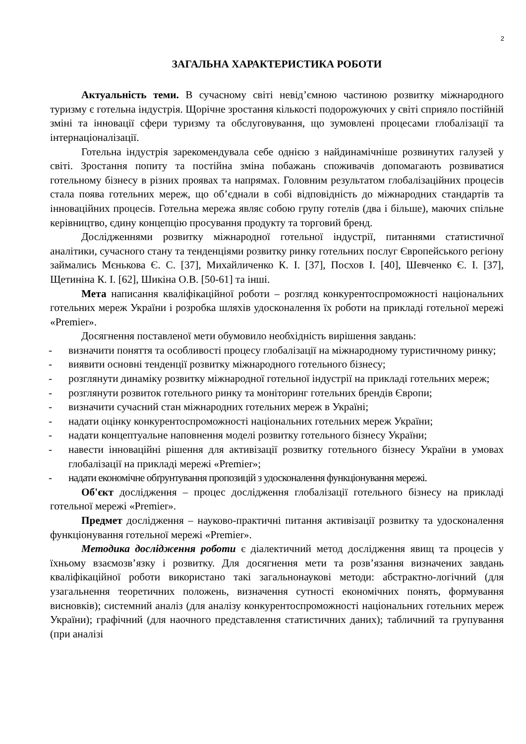2
ЗАГАЛЬНА ХАРАКТЕРИСТИКА РОБОТИ
Актуальність теми. В сучасному світі невід’ємною частиною розвитку міжнародного туризму є готельна індустрія. Щорічне зростання кількості подорожуючих у світі сприяло постійній зміні та інновації сфери туризму та обслуговування, що зумовлені процесами глобалізації та інтернаціоналізації.
Готельна індустрія зарекомендувала себе однією з найдинамічніше розвинутих галузей у світі. Зростання попиту та постійна зміна побажань споживачів допомагають розвиватися готельному бізнесу в різних проявах та напрямах. Головним результатом глобалізаційних процесів стала поява готельних мереж, що об’єднали в собі відповідність до міжнародних стандартів та інноваційних процесів. Готельна мережа являє собою групу готелів (два і більше), маючих спільне керівництво, єдину концепцію просування продукту та торговий бренд.
Дослідженнями розвитку міжнародної готельної індустрії, питаннями статистичної аналітики, сучасного стану та тенденціями розвитку ринку готельних послуг Європейського регіону займались Мєнькова Є. С. [37], Михайличенко К. І. [37], Посхов І. [40], Шевченко Є. І. [37], Щетиніна К. І. [62], Шикіна О.В. [50-61] та інші.
Мета написання кваліфікаційної роботи – розгляд конкурентоспроможності національних готельних мереж України і розробка шляхів удосконалення їх роботи на прикладі готельної мережі «Premier».
Досягнення поставленої мети обумовило необхідність вирішення завдань:
- визначити поняття та особливості процесу глобалізації на міжнародному туристичному ринку;
- виявити основні тенденції розвитку міжнародного готельного бізнесу;
- розглянути динаміку розвитку міжнародної готельної індустрії на прикладі готельних мереж;
- розглянути розвиток готельного ринку та моніторинг готельних брендів Європи;
- визначити сучасний стан міжнародних готельних мереж в Україні;
- надати оцінку конкурентоспроможності національних готельних мереж України;
- надати концептуальне наповнення моделі розвитку готельного бізнесу України;
- навести інноваційні рішення для активізації розвитку готельного бізнесу України в умовах глобалізації на прикладі мережі «Premier»;
- надати економічне обґрунтування пропозицій з удосконалення функціонування мережі.
Об'єкт дослідження – процес дослідження глобалізації готельного бізнесу на прикладі готельної мережі «Premier».
Предмет дослідження – науково-практичні питання активізації розвитку та удосконалення функціонування готельної мережі «Premier».
Методика дослідження роботи є діалектичний метод дослідження явищ та процесів у їхньому взаємозв’язку і розвитку. Для досягнення мети та розв’язання визначених завдань кваліфікаційної роботи використано такі загальнонаукові методи: абстрактно-логічний (для узагальнення теоретичних положень, визначення сутності економічних понять, формування висновків); системний аналіз (для аналізу конкурентоспроможності національних готельних мереж України); графічний (для наочного представлення статистичних даних); табличний та групування (при аналізі